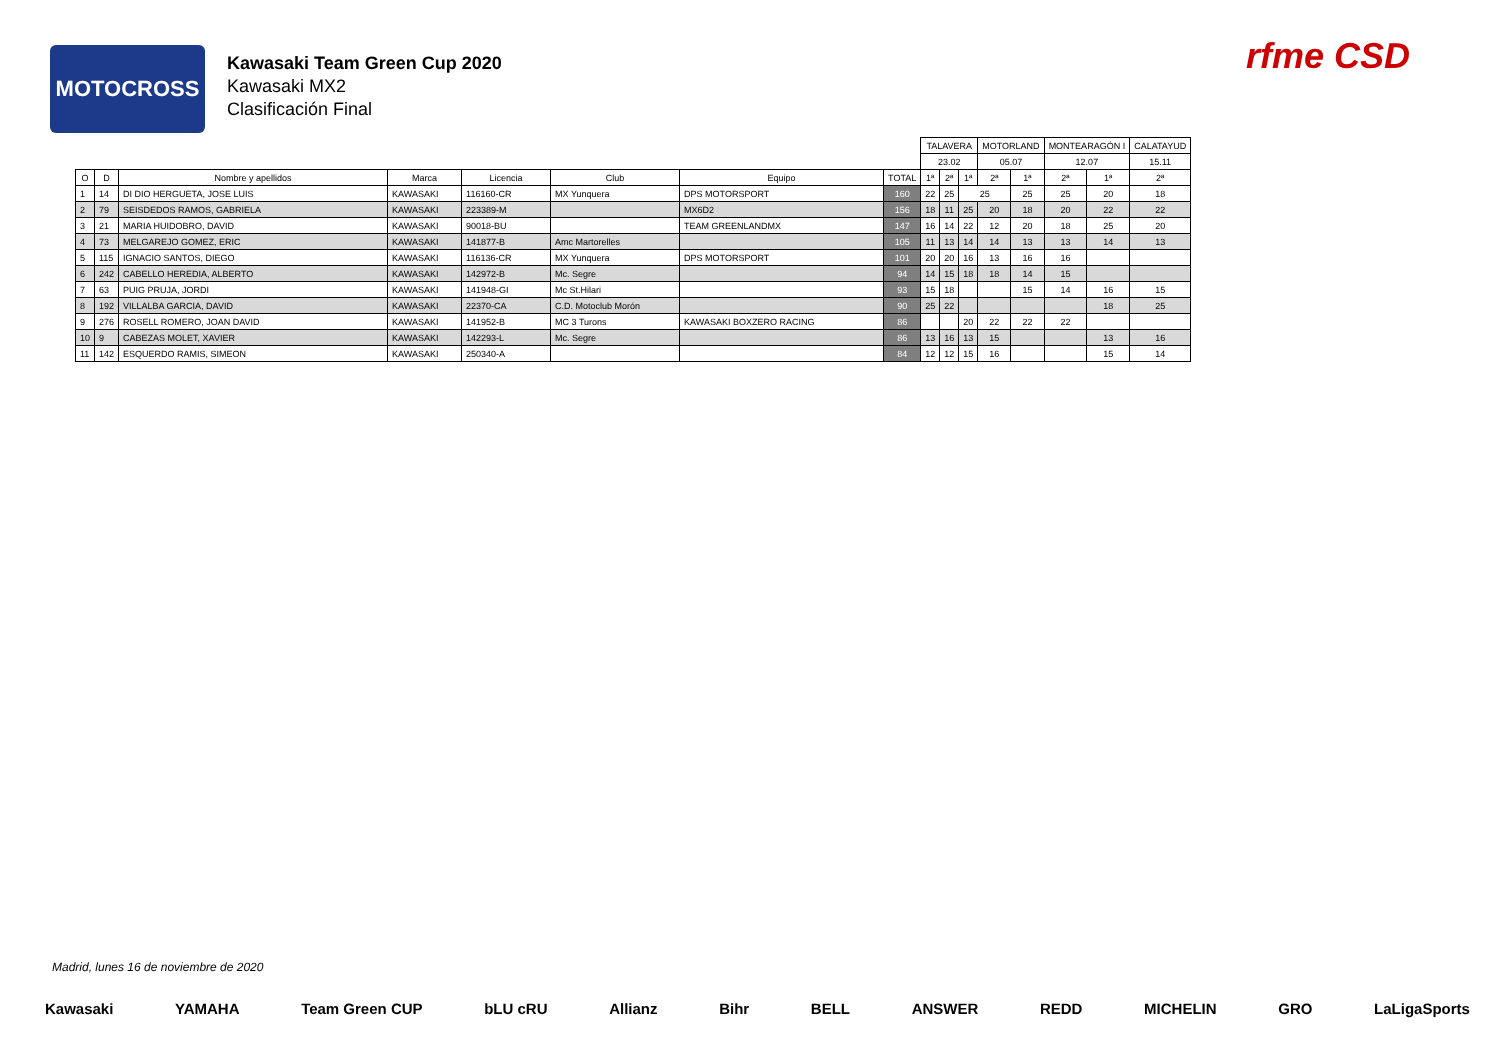MOTOCROSS
Kawasaki Team Green Cup 2020
Kawasaki MX2
Clasificación Final
rfme CSD
| | | | | | | | | TALAVERA | | | MOTORLAND | | MONTEARAGÓN I | | CALATAYUD |
| | | | | | | | | 23.02 | | | 05.07 | | 12.07 | | 15.11 |
| O | D | Nombre y apellidos | Marca | Licencia | Club | Equipo | TOTAL | 1ª | 2ª | 1ª | 2ª | 1ª | 2ª | 1ª | 2ª |
| 1 | 14 | DI DIO HERGUETA, JOSE LUIS | KAWASAKI | 116160-CR | MX Yunquera | DPS MOTORSPORT | 160 | 22 | 25 | 25 | | 25 | 25 | 20 | 18 |
| 2 | 79 | SEISDEDOS RAMOS, GABRIELA | KAWASAKI | 223389-M | | MX6D2 | 156 | 18 | 11 | 25 | 20 | 18 | 20 | 22 | 22 |
| 3 | 21 | MARIA HUIDOBRO, DAVID | KAWASAKI | 90018-BU | | TEAM GREENLANDMX | 147 | 16 | 14 | 22 | 12 | 20 | 18 | 25 | 20 |
| 4 | 73 | MELGAREJO GOMEZ, ERIC | KAWASAKI | 141877-B | Amc Martorelles | | 105 | 11 | 13 | 14 | 14 | 13 | 13 | 14 | 13 |
| 5 | 115 | IGNACIO SANTOS, DIEGO | KAWASAKI | 116136-CR | MX Yunquera | DPS MOTORSPORT | 101 | 20 | 20 | 16 | 13 | 16 | 16 | | |
| 6 | 242 | CABELLO HEREDIA, ALBERTO | KAWASAKI | 142972-B | Mc. Segre | | 94 | 14 | 15 | 18 | 18 | 14 | 15 | | |
| 7 | 63 | PUIG PRUJA, JORDI | KAWASAKI | 141948-GI | Mc St.Hilari | | 93 | 15 | 18 | | | 15 | 14 | 16 | 15 |
| 8 | 192 | VILLALBA GARCIA, DAVID | KAWASAKI | 22370-CA | C.D. Motoclub Morón | | 90 | 25 | 22 | | | | | 18 | 25 |
| 9 | 276 | ROSELL ROMERO, JOAN DAVID | KAWASAKI | 141952-B | MC 3 Turons | KAWASAKI BOXZERO RACING | 86 | | | 20 | 22 | 22 | 22 | | |
| 10 | 9 | CABEZAS MOLET, XAVIER | KAWASAKI | 142293-L | Mc. Segre | | 86 | 13 | 16 | 13 | 15 | | | 13 | 16 |
| 11 | 142 | ESQUERDO RAMIS, SIMEON | KAWASAKI | 250340-A | | | 84 | 12 | 12 | 15 | 16 | | | 15 | 14 |
Madrid, lunes 16 de noviembre de 2020
Kawasaki YAMAHA Team Green CUP bLU cRU Allianz Bihr BELL ANSWER REDD MICHELIN GRO LaLigaSports